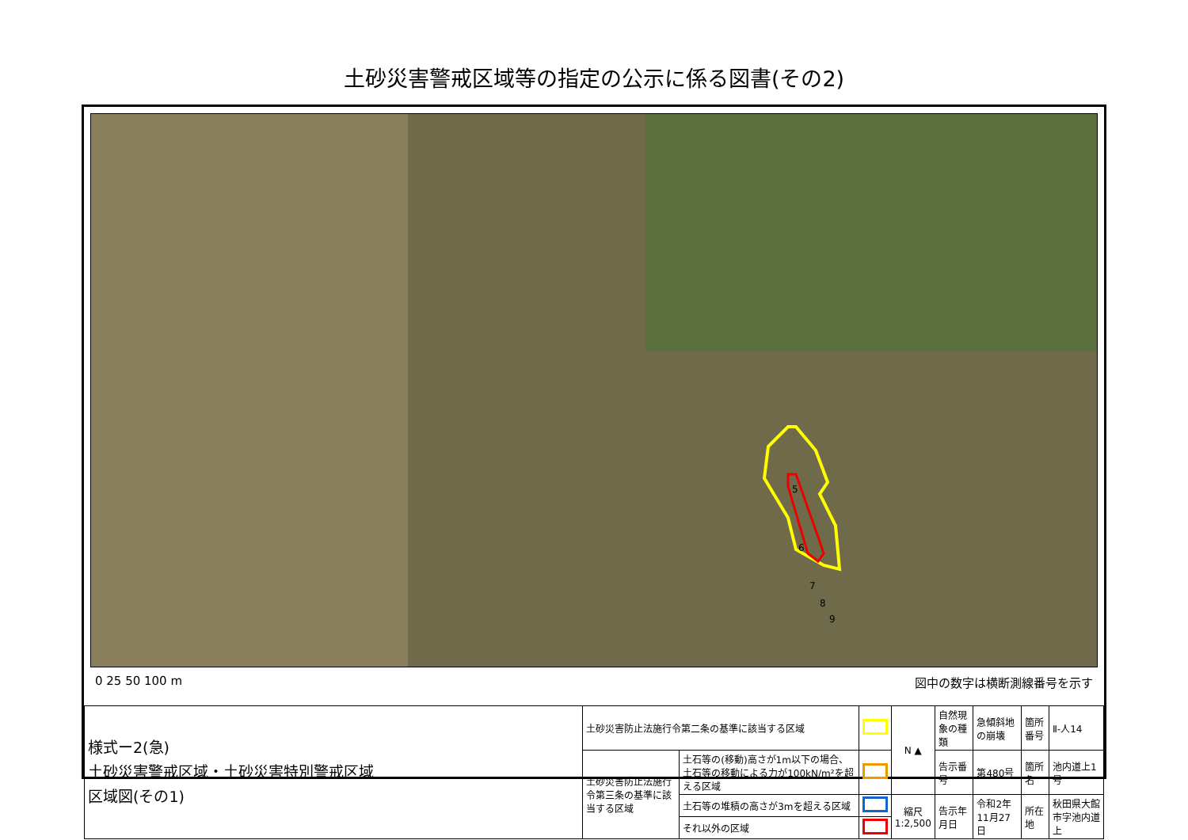土砂災害警戒区域等の指定の公示に係る図書(その2)
5
6
7
8
9
0 25 50 100 m 図中の数字は横断測線番号を示す
| 様式ー2(急) 土砂災害警戒区域・土砂災害特別警戒区域 区域図(その1) | 土砂災害防止法施行令第二条の基準に該当する区域 | | | N ▲ | 自然現象の種類 | 急傾斜地の崩壊 | 箇所番号 | Ⅱ-人14 |
| | 土砂災害防止法施行令第三条の基準に該当する区域 | 土石等の(移動)高さが1m以下の場合、土石等の移動による力が100kN/m²を超える区域 | | | 告示番号 | 第480号 | 箇所名 | 池内道上1号 |
| | | 土石等の堆積の高さが3mを超える区域 | | 縮尺 1:2,500 | 告示年月日 | 令和2年11月27日 | 所在地 | 秋田県大館市字池内道上 |
| | | それ以外の区域 | | | | | | |